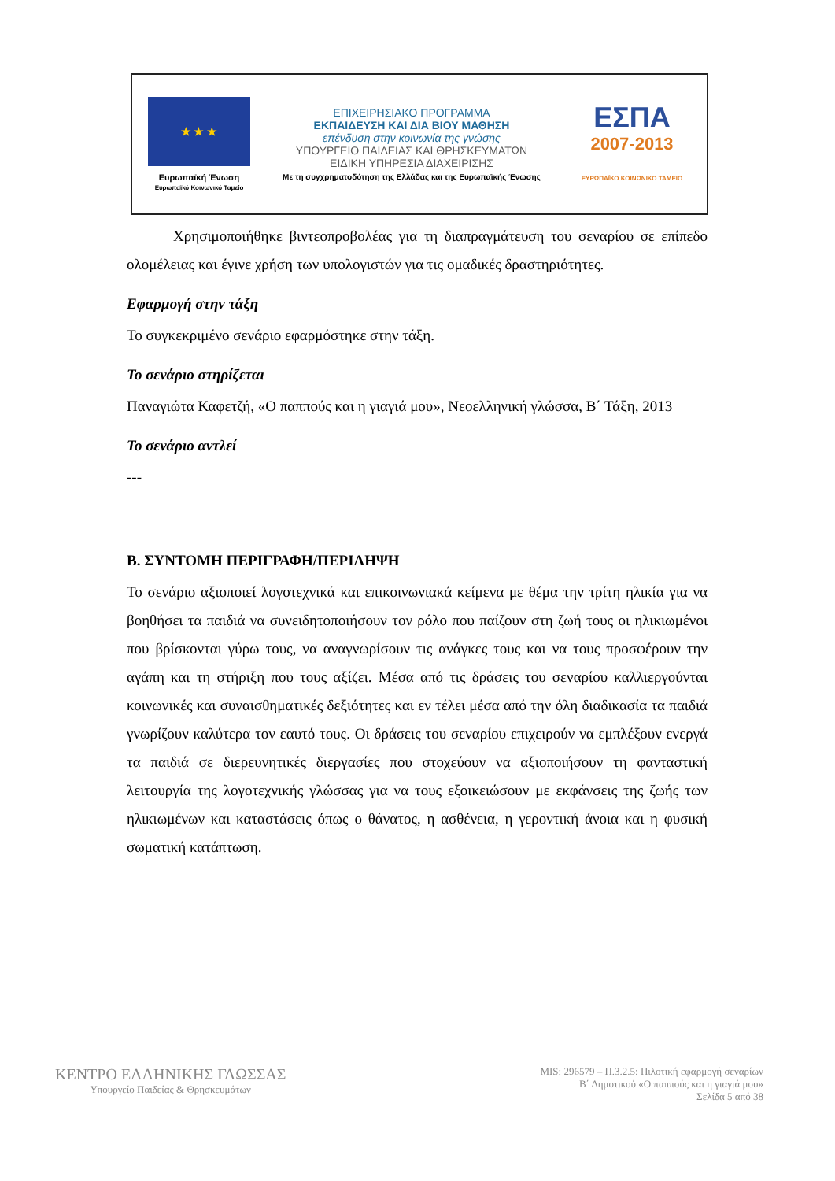★ ★ ★
Ευρωπαϊκή Ένωση
Ευρωπαϊκό Κοινωνικό Ταμείο
ΕΠΙΧΕΙΡΗΣΙΑΚΟ ΠΡΟΓΡΑΜΜΑ
ΕΚΠΑΙΔΕΥΣΗ ΚΑΙ ΔΙΑ ΒΙΟΥ ΜΑΘΗΣΗ
επένδυση στην κοινωνία της γνώσης
ΥΠΟΥΡΓΕΙΟ ΠΑΙΔΕΙΑΣ ΚΑΙ ΘΡΗΣΚΕΥΜΑΤΩΝ
ΕΙΔΙΚΗ ΥΠΗΡΕΣΙΑ ΔΙΑΧΕΙΡΙΣΗΣ
Με τη συγχρηματοδότηση της Ελλάδας και της Ευρωπαϊκής Ένωσης
ΕΣΠΑ
2007-2013
ΕΥΡΩΠΑΪΚΟ ΚΟΙΝΩΝΙΚΟ ΤΑΜΕΙΟ
Χρησιμοποιήθηκε βιντεοπροβολέας για τη διαπραγμάτευση του σεναρίου σε επίπεδο ολομέλειας και έγινε χρήση των υπολογιστών για τις ομαδικές δραστηριότητες.
Εφαρμογή στην τάξη
Το συγκεκριμένο σενάριο εφαρμόστηκε στην τάξη.
Το σενάριο στηρίζεται
Παναγιώτα Καφετζή, «Ο παππούς και η γιαγιά μου», Νεοελληνική γλώσσα, Β΄ Τάξη, 2013
Το σενάριο αντλεί
---
Β. ΣΥΝΤΟΜΗ ΠΕΡΙΓΡΑΦΗ/ΠΕΡΙΛΗΨΗ
Το σενάριο αξιοποιεί λογοτεχνικά και επικοινωνιακά κείμενα με θέμα την τρίτη ηλικία για να βοηθήσει τα παιδιά να συνειδητοποιήσουν τον ρόλο που παίζουν στη ζωή τους οι ηλικιωμένοι που βρίσκονται γύρω τους, να αναγνωρίσουν τις ανάγκες τους και να τους προσφέρουν την αγάπη και τη στήριξη που τους αξίζει. Μέσα από τις δράσεις του σεναρίου καλλιεργούνται κοινωνικές και συναισθηματικές δεξιότητες και εν τέλει μέσα από την όλη διαδικασία τα παιδιά γνωρίζουν καλύτερα τον εαυτό τους. Οι δράσεις του σεναρίου επιχειρούν να εμπλέξουν ενεργά τα παιδιά σε διερευνητικές διεργασίες που στοχεύουν να αξιοποιήσουν τη φανταστική λειτουργία της λογοτεχνικής γλώσσας για να τους εξοικειώσουν με εκφάνσεις της ζωής των ηλικιωμένων και καταστάσεις όπως ο θάνατος, η ασθένεια, η γεροντική άνοια και η φυσική σωματική κατάπτωση.
ΚΕΝΤΡΟ ΕΛΛΗΝΙΚΗΣ ΓΛΩΣΣΑΣ
Υπουργείο Παιδείας & Θρησκευμάτων
MIS: 296579 – Π.3.2.5: Πιλοτική εφαρμογή σεναρίων
Β΄ Δημοτικού «Ο παππούς και η γιαγιά μου»
Σελίδα 5 από 38